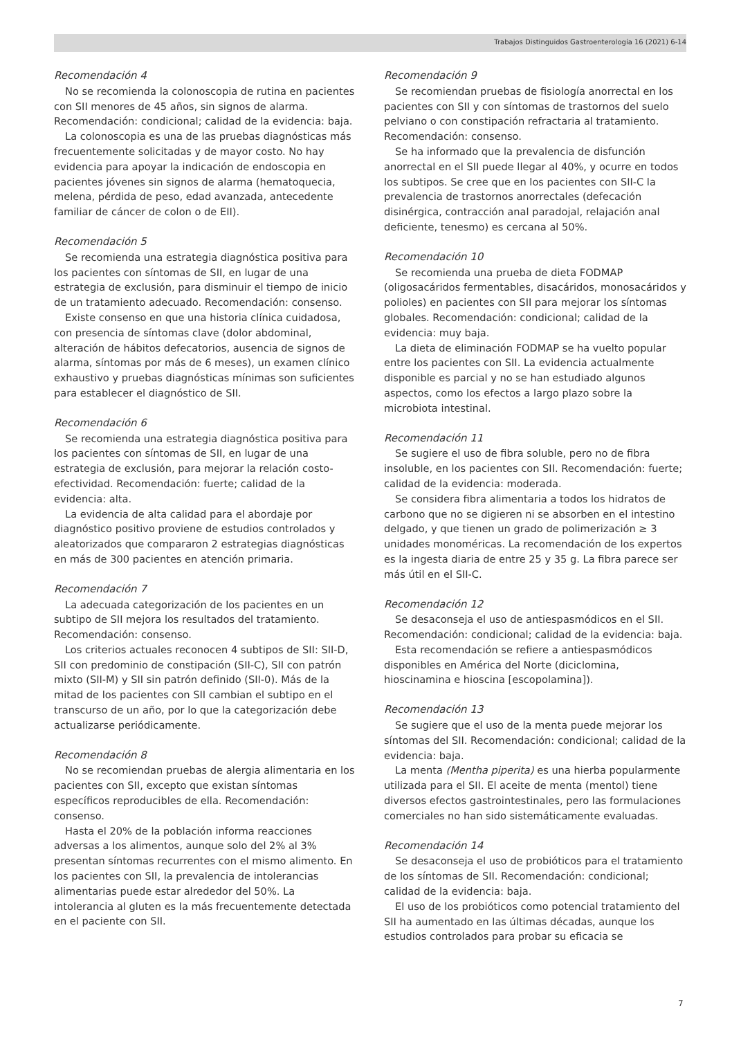Trabajos Distinguidos Gastroenterología 16 (2021) 6-14
Recomendación 4
No se recomienda la colonoscopia de rutina en pacientes con SII menores de 45 años, sin signos de alarma. Recomendación: condicional; calidad de la evidencia: baja.
La colonoscopia es una de las pruebas diagnósticas más frecuentemente solicitadas y de mayor costo. No hay evidencia para apoyar la indicación de endoscopia en pacientes jóvenes sin signos de alarma (hematoquecia, melena, pérdida de peso, edad avanzada, antecedente familiar de cáncer de colon o de EII).
Recomendación 5
Se recomienda una estrategia diagnóstica positiva para los pacientes con síntomas de SII, en lugar de una estrategia de exclusión, para disminuir el tiempo de inicio de un tratamiento adecuado. Recomendación: consenso.
Existe consenso en que una historia clínica cuidadosa, con presencia de síntomas clave (dolor abdominal, alteración de hábitos defecatorios, ausencia de signos de alarma, síntomas por más de 6 meses), un examen clínico exhaustivo y pruebas diagnósticas mínimas son suficientes para establecer el diagnóstico de SII.
Recomendación 6
Se recomienda una estrategia diagnóstica positiva para los pacientes con síntomas de SII, en lugar de una estrategia de exclusión, para mejorar la relación costo-efectividad. Recomendación: fuerte; calidad de la evidencia: alta.
La evidencia de alta calidad para el abordaje por diagnóstico positivo proviene de estudios controlados y aleatorizados que compararon 2 estrategias diagnósticas en más de 300 pacientes en atención primaria.
Recomendación 7
La adecuada categorización de los pacientes en un subtipo de SII mejora los resultados del tratamiento. Recomendación: consenso.
Los criterios actuales reconocen 4 subtipos de SII: SII-D, SII con predominio de constipación (SII-C), SII con patrón mixto (SII-M) y SII sin patrón definido (SII-0). Más de la mitad de los pacientes con SII cambian el subtipo en el transcurso de un año, por lo que la categorización debe actualizarse periódicamente.
Recomendación 8
No se recomiendan pruebas de alergia alimentaria en los pacientes con SII, excepto que existan síntomas específicos reproducibles de ella. Recomendación: consenso.
Hasta el 20% de la población informa reacciones adversas a los alimentos, aunque solo del 2% al 3% presentan síntomas recurrentes con el mismo alimento. En los pacientes con SII, la prevalencia de intolerancias alimentarias puede estar alrededor del 50%. La intolerancia al gluten es la más frecuentemente detectada en el paciente con SII.
Recomendación 9
Se recomiendan pruebas de fisiología anorrectal en los pacientes con SII y con síntomas de trastornos del suelo pelviano o con constipación refractaria al tratamiento. Recomendación: consenso.
Se ha informado que la prevalencia de disfunción anorrectal en el SII puede llegar al 40%, y ocurre en todos los subtipos. Se cree que en los pacientes con SII-C la prevalencia de trastornos anorrectales (defecación disinérgica, contracción anal paradojal, relajación anal deficiente, tenesmo) es cercana al 50%.
Recomendación 10
Se recomienda una prueba de dieta FODMAP (oligosacáridos fermentables, disacáridos, monosacáridos y polioles) en pacientes con SII para mejorar los síntomas globales. Recomendación: condicional; calidad de la evidencia: muy baja.
La dieta de eliminación FODMAP se ha vuelto popular entre los pacientes con SII. La evidencia actualmente disponible es parcial y no se han estudiado algunos aspectos, como los efectos a largo plazo sobre la microbiota intestinal.
Recomendación 11
Se sugiere el uso de fibra soluble, pero no de fibra insoluble, en los pacientes con SII. Recomendación: fuerte; calidad de la evidencia: moderada.
Se considera fibra alimentaria a todos los hidratos de carbono que no se digieren ni se absorben en el intestino delgado, y que tienen un grado de polimerización ≥ 3 unidades monoméricas. La recomendación de los expertos es la ingesta diaria de entre 25 y 35 g. La fibra parece ser más útil en el SII-C.
Recomendación 12
Se desaconseja el uso de antiespasmódicos en el SII. Recomendación: condicional; calidad de la evidencia: baja.
Esta recomendación se refiere a antiespasmódicos disponibles en América del Norte (diciclomina, hioscinamina e hioscina [escopolamina]).
Recomendación 13
Se sugiere que el uso de la menta puede mejorar los síntomas del SII. Recomendación: condicional; calidad de la evidencia: baja.
La menta (Mentha piperita) es una hierba popularmente utilizada para el SII. El aceite de menta (mentol) tiene diversos efectos gastrointestinales, pero las formulaciones comerciales no han sido sistemáticamente evaluadas.
Recomendación 14
Se desaconseja el uso de probióticos para el tratamiento de los síntomas de SII. Recomendación: condicional; calidad de la evidencia: baja.
El uso de los probióticos como potencial tratamiento del SII ha aumentado en las últimas décadas, aunque los estudios controlados para probar su eficacia se
7